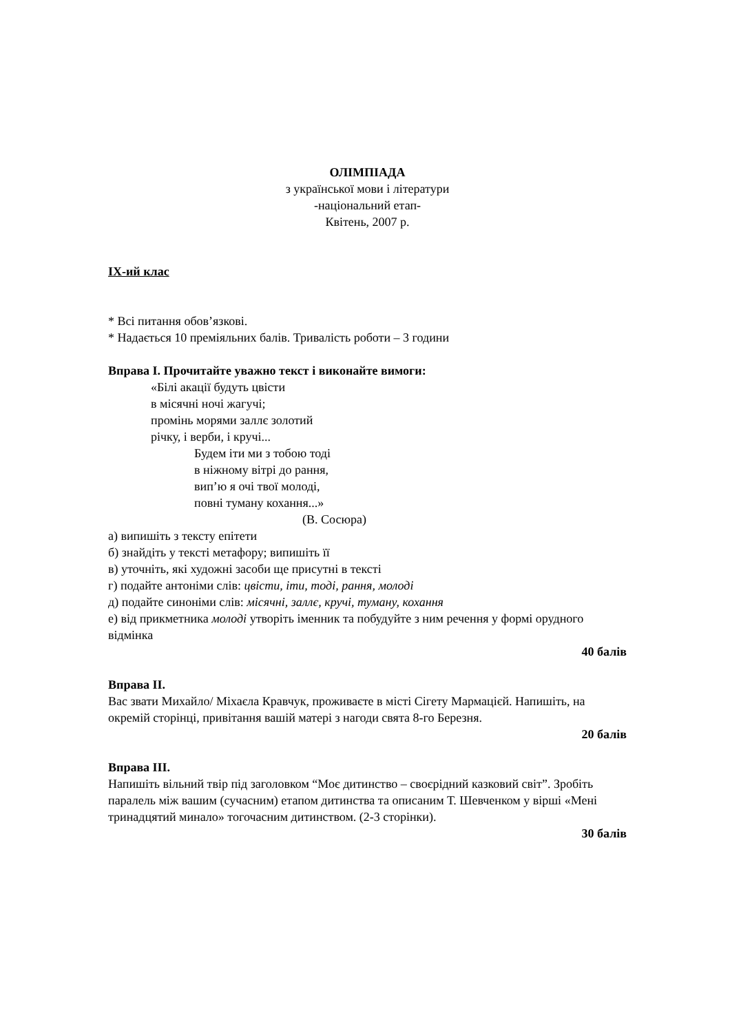ОЛІМПІАДА
з української мови і літератури
-національний етап-
Квітень, 2007 р.
IX-ий клас
* Всі питання обов’язкові.
* Надається 10 преміяльних балів. Тривалість роботи – 3 години
Вправа I. Прочитайте уважно текст і виконайте вимоги:
«Білі акації будуть цвісти
в місячні ночі жагучі;
промінь морями заллє золотий
річку, і верби, і кручі...
Будем іти ми з тобою тоді
в ніжному вітрі до рання,
вип’ю я очі твої молоді,
повні туману кохання...»
(В. Сосюра)
а) випишіть з тексту епітети
б) знайдіть у тексті метафору; випишіть її
в) уточніть, які художні засоби ще присутні в тексті
г) подайте антоніми слів: цвісти, іти, тоді, рання, молоді
д) подайте синоніми слів: місячні, заллє, кручі, туману, кохання
е) від прикметника молоді утворіть іменник та побудуйте з ним речення у формі орудного відмінка
40 балів
Вправа II.
Вас звати Михайло/ Міхаєла Кравчук, проживаєте в місті Сігету Мармацієй. Напишіть, на окремій сторінці, привітання вашій матері з нагоди свята 8-го Березня.
20 балів
Вправа III.
Напишіть вільний твір під заголовком “Моє дитинство – своєрідний казковий світ”. Зробіть паралель між вашим (сучасним) етапом дитинства та описаним Т. Шевченком у вірші «Мені тринадцятий минало» тогочасним дитинством. (2-3 сторінки).
30 балів